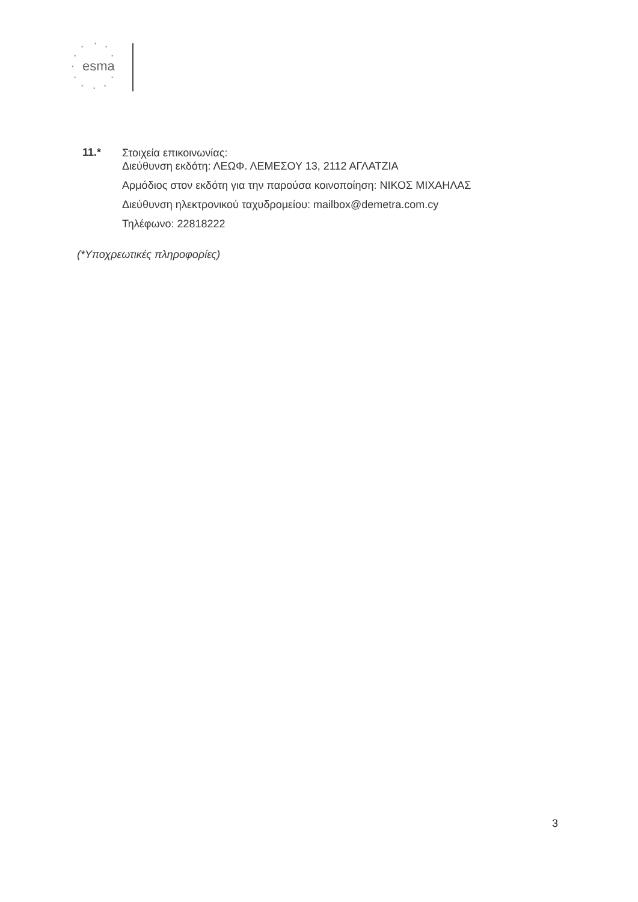esma
*
*
*
*
*
*
*
*
*
*
*
11.*
Στοιχεία επικοινωνίας:
Διεύθυνση εκδότη: ΛΕΩΦ. ΛΕΜΕΣΟΥ 13, 2112 ΑΓΛΑΤΖΙΑ
Αρμόδιος στον εκδότη για την παρούσα κοινοποίηση: ΝΙΚΟΣ ΜΙΧΑΗΛΑΣ
Διεύθυνση ηλεκτρονικού ταχυδρομείου: mailbox@demetra.com.cy
Τηλέφωνο: 22818222
(*Υποχρεωτικές πληροφορίες)
3